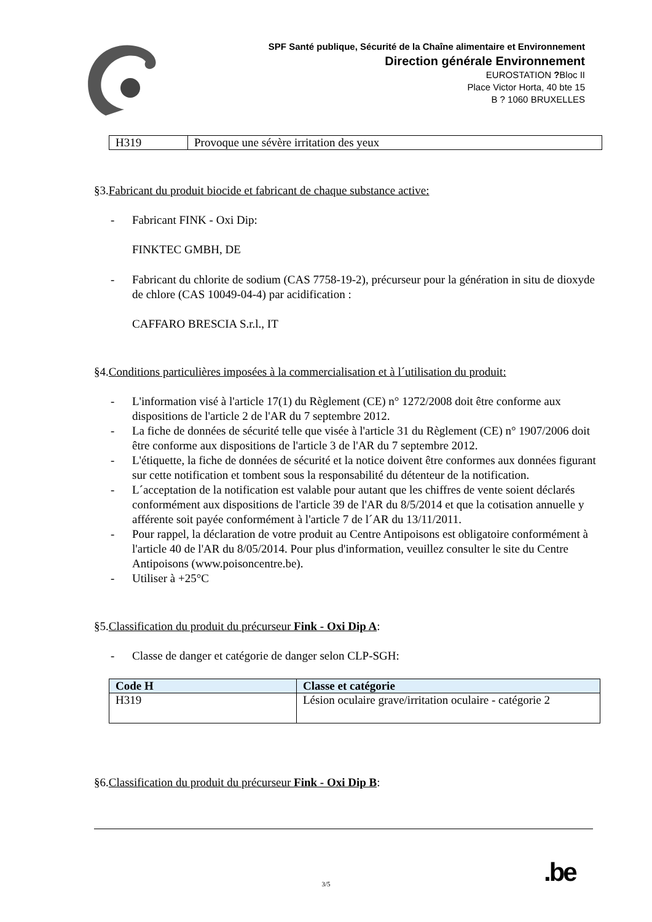SPF Santé publique, Sécurité de la Chaîne alimentaire et Environnement
Direction générale Environnement
EUROSTATION ?Bloc II
Place Victor Horta, 40 bte 15
B ? 1060 BRUXELLES
| H319 | Provoque une sévère irritation des yeux |
§3.Fabricant du produit biocide et fabricant de chaque substance active:
- Fabricant FINK - Oxi Dip:
FINKTEC GMBH, DE
- Fabricant du chlorite de sodium (CAS 7758-19-2), précurseur pour la génération in situ de dioxyde de chlore (CAS 10049-04-4) par acidification :
CAFFARO BRESCIA S.r.l., IT
§4.Conditions particulières imposées à la commercialisation et à l´utilisation du produit:
- L'information visé à l'article 17(1) du Règlement (CE) n° 1272/2008 doit être conforme aux dispositions de l'article 2 de l'AR du 7 septembre 2012.
- La fiche de données de sécurité telle que visée à l'article 31 du Règlement (CE) n° 1907/2006 doit être conforme aux dispositions de l'article 3 de l'AR du 7 septembre 2012.
- L'étiquette, la fiche de données de sécurité et la notice doivent être conformes aux données figurant sur cette notification et tombent sous la responsabilité du détenteur de la notification.
- L´acceptation de la notification est valable pour autant que les chiffres de vente soient déclarés conformément aux dispositions de l'article 39 de l'AR du 8/5/2014 et que la cotisation annuelle y afférente soit payée conformément à l'article 7 de l´AR du 13/11/2011.
- Pour rappel, la déclaration de votre produit au Centre Antipoisons est obligatoire conformément à l'article 40 de l'AR du 8/05/2014. Pour plus d'information, veuillez consulter le site du Centre Antipoisons (www.poisoncentre.be).
- Utiliser à +25°C
§5.Classification du produit du précurseur Fink - Oxi Dip A:
- Classe de danger et catégorie de danger selon CLP-SGH:
| Code H | Classe et catégorie |
| --- | --- |
| H319 | Lésion oculaire grave/irritation oculaire - catégorie 2 |
§6.Classification du produit du précurseur Fink - Oxi Dip B:
.be
3/5